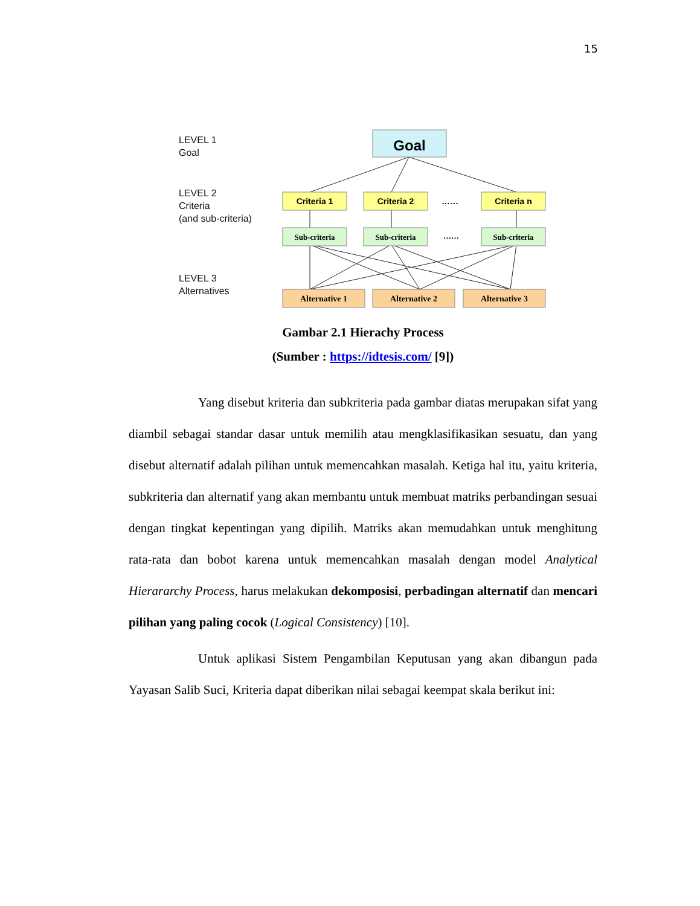15
LEVEL 1
Goal
LEVEL 2
Criteria
(and sub-criteria)
LEVEL 3
Alternatives
Goal
Criteria 1
Criteria 2
Criteria n
……
Sub-criteria
Sub-criteria
Sub-criteria
……
Alternative 1
Alternative 2
Alternative 3
Gambar 2.1 Hierachy Process
(Sumber : https://idtesis.com/ [9])
Yang disebut kriteria dan subkriteria pada gambar diatas merupakan sifat yang diambil sebagai standar dasar untuk memilih atau mengklasifikasikan sesuatu, dan yang disebut alternatif adalah pilihan untuk memencahkan masalah. Ketiga hal itu, yaitu kriteria, subkriteria dan alternatif yang akan membantu untuk membuat matriks perbandingan sesuai dengan tingkat kepentingan yang dipilih. Matriks akan memudahkan untuk menghitung rata-rata dan bobot karena untuk memencahkan masalah dengan model Analytical Hierararchy Process, harus melakukan dekomposisi, perbadingan alternatif dan mencari pilihan yang paling cocok (Logical Consistency) [10].
Untuk aplikasi Sistem Pengambilan Keputusan yang akan dibangun pada Yayasan Salib Suci, Kriteria dapat diberikan nilai sebagai keempat skala berikut ini: